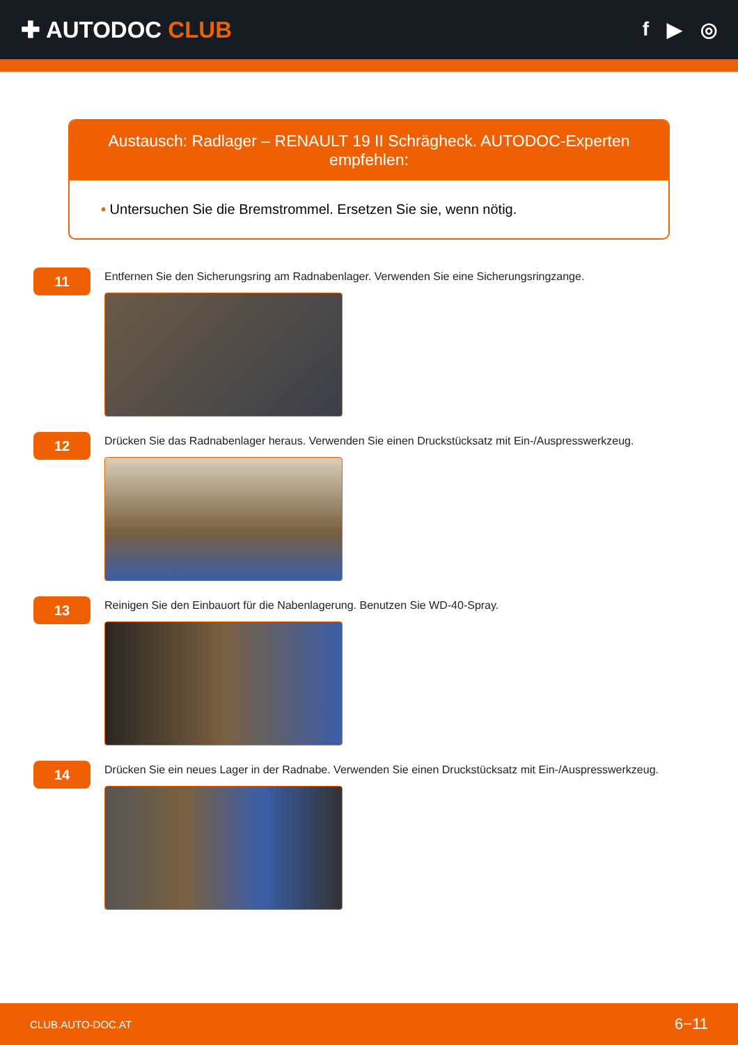✚ AUTODOC CLUB
f ▶ ◎
Austausch: Radlager – RENAULT 19 II Schrägheck. AUTODOC-Experten empfehlen:
• Untersuchen Sie die Bremstrommel. Ersetzen Sie sie, wenn nötig.
11
Entfernen Sie den Sicherungsring am Radnabenlager. Verwenden Sie eine Sicherungsringzange.
12
Drücken Sie das Radnabenlager heraus. Verwenden Sie einen Druckstücksatz mit Ein-/Auspresswerkzeug.
13
Reinigen Sie den Einbauort für die Nabenlagerung. Benutzen Sie WD-40-Spray.
14
Drücken Sie ein neues Lager in der Radnabe. Verwenden Sie einen Druckstücksatz mit Ein-/Auspresswerkzeug.
CLUB.AUTO-DOC.AT 6−11